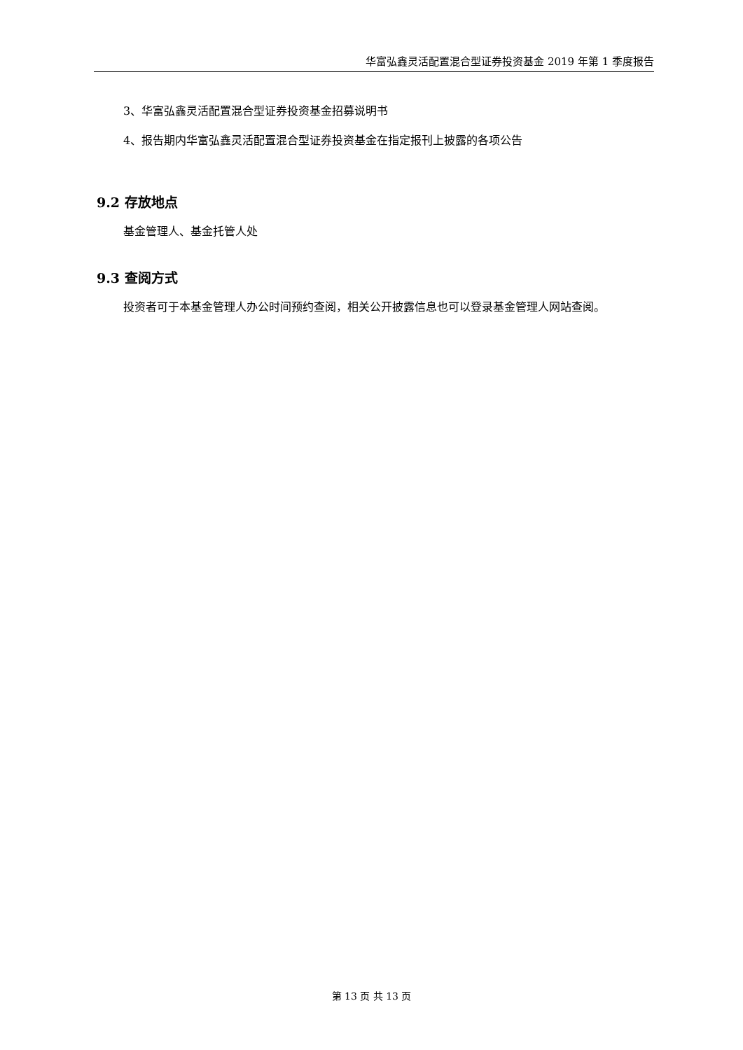华富弘鑫灵活配置混合型证券投资基金 2019 年第 1 季度报告
3、华富弘鑫灵活配置混合型证券投资基金招募说明书
4、报告期内华富弘鑫灵活配置混合型证券投资基金在指定报刊上披露的各项公告
9.2 存放地点
基金管理人、基金托管人处
9.3 查阅方式
投资者可于本基金管理人办公时间预约查阅，相关公开披露信息也可以登录基金管理人网站查阅。
第 13 页 共 13 页